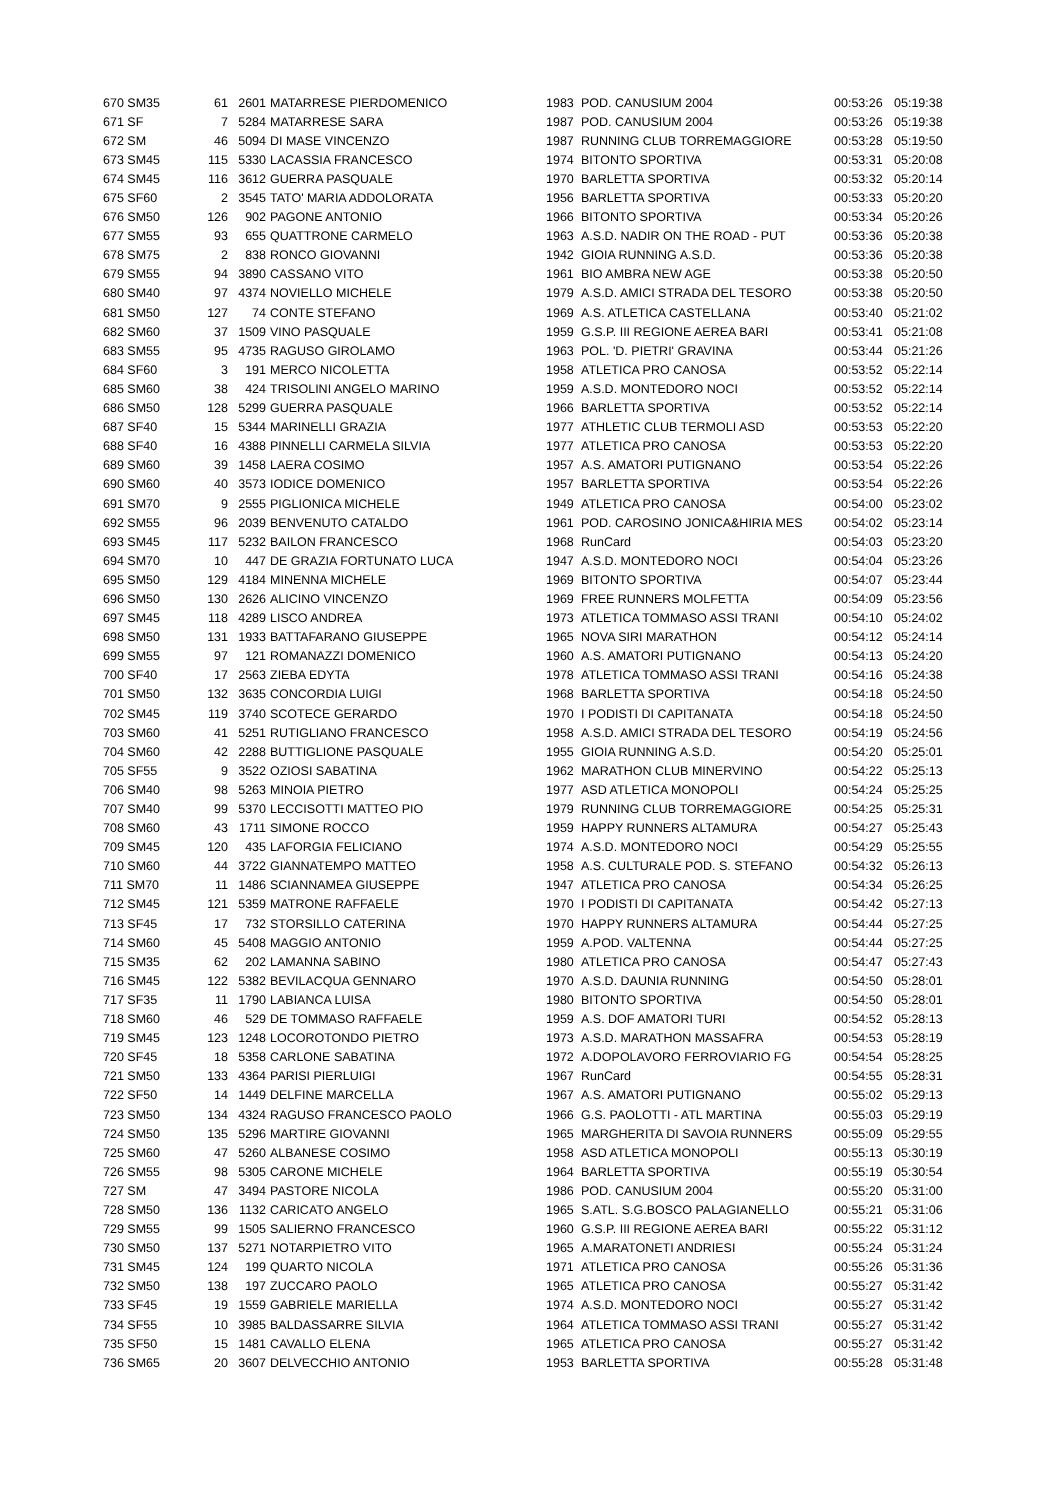| 670 SM35 | 61 | 2601 | MATARRESE PIERDOMENICO | 1983 | POD. CANUSIUM 2004 | 00:53:26 | 05:19:38 |
| 671 SF | 7 | 5284 | MATARRESE SARA | 1987 | POD. CANUSIUM 2004 | 00:53:26 | 05:19:38 |
| 672 SM | 46 | 5094 | DI MASE VINCENZO | 1987 | RUNNING CLUB TORREMAGGIORE | 00:53:28 | 05:19:50 |
| 673 SM45 | 115 | 5330 | LACASSIA FRANCESCO | 1974 | BITONTO SPORTIVA | 00:53:31 | 05:20:08 |
| 674 SM45 | 116 | 3612 | GUERRA PASQUALE | 1970 | BARLETTA SPORTIVA | 00:53:32 | 05:20:14 |
| 675 SF60 | 2 | 3545 | TATO' MARIA ADDOLORATA | 1956 | BARLETTA SPORTIVA | 00:53:33 | 05:20:20 |
| 676 SM50 | 126 | 902 | PAGONE ANTONIO | 1966 | BITONTO SPORTIVA | 00:53:34 | 05:20:26 |
| 677 SM55 | 93 | 655 | QUATTRONE CARMELO | 1963 | A.S.D. NADIR ON THE ROAD - PUT | 00:53:36 | 05:20:38 |
| 678 SM75 | 2 | 838 | RONCO GIOVANNI | 1942 | GIOIA RUNNING A.S.D. | 00:53:36 | 05:20:38 |
| 679 SM55 | 94 | 3890 | CASSANO VITO | 1961 | BIO AMBRA NEW AGE | 00:53:38 | 05:20:50 |
| 680 SM40 | 97 | 4374 | NOVIELLO MICHELE | 1979 | A.S.D. AMICI STRADA DEL TESORO | 00:53:38 | 05:20:50 |
| 681 SM50 | 127 | 74 | CONTE STEFANO | 1969 | A.S. ATLETICA CASTELLANA | 00:53:40 | 05:21:02 |
| 682 SM60 | 37 | 1509 | VINO PASQUALE | 1959 | G.S.P. III REGIONE AEREA BARI | 00:53:41 | 05:21:08 |
| 683 SM55 | 95 | 4735 | RAGUSO GIROLAMO | 1963 | POL. 'D. PIETRI' GRAVINA | 00:53:44 | 05:21:26 |
| 684 SF60 | 3 | 191 | MERCO NICOLETTA | 1958 | ATLETICA PRO CANOSA | 00:53:52 | 05:22:14 |
| 685 SM60 | 38 | 424 | TRISOLINI ANGELO MARINO | 1959 | A.S.D. MONTEDORO NOCI | 00:53:52 | 05:22:14 |
| 686 SM50 | 128 | 5299 | GUERRA PASQUALE | 1966 | BARLETTA SPORTIVA | 00:53:52 | 05:22:14 |
| 687 SF40 | 15 | 5344 | MARINELLI GRAZIA | 1977 | ATHLETIC CLUB TERMOLI ASD | 00:53:53 | 05:22:20 |
| 688 SF40 | 16 | 4388 | PINNELLI CARMELA SILVIA | 1977 | ATLETICA PRO CANOSA | 00:53:53 | 05:22:20 |
| 689 SM60 | 39 | 1458 | LAERA COSIMO | 1957 | A.S. AMATORI PUTIGNANO | 00:53:54 | 05:22:26 |
| 690 SM60 | 40 | 3573 | IODICE DOMENICO | 1957 | BARLETTA SPORTIVA | 00:53:54 | 05:22:26 |
| 691 SM70 | 9 | 2555 | PIGLIONICA MICHELE | 1949 | ATLETICA PRO CANOSA | 00:54:00 | 05:23:02 |
| 692 SM55 | 96 | 2039 | BENVENUTO CATALDO | 1961 | POD. CAROSINO JONICA&HIRIA MES | 00:54:02 | 05:23:14 |
| 693 SM45 | 117 | 5232 | BAILON FRANCESCO | 1968 | RunCard | 00:54:03 | 05:23:20 |
| 694 SM70 | 10 | 447 | DE GRAZIA FORTUNATO LUCA | 1947 | A.S.D. MONTEDORO NOCI | 00:54:04 | 05:23:26 |
| 695 SM50 | 129 | 4184 | MINENNA MICHELE | 1969 | BITONTO SPORTIVA | 00:54:07 | 05:23:44 |
| 696 SM50 | 130 | 2626 | ALICINO VINCENZO | 1969 | FREE RUNNERS MOLFETTA | 00:54:09 | 05:23:56 |
| 697 SM45 | 118 | 4289 | LISCO ANDREA | 1973 | ATLETICA TOMMASO ASSI TRANI | 00:54:10 | 05:24:02 |
| 698 SM50 | 131 | 1933 | BATTAFARANO GIUSEPPE | 1965 | NOVA SIRI MARATHON | 00:54:12 | 05:24:14 |
| 699 SM55 | 97 | 121 | ROMANAZZI DOMENICO | 1960 | A.S. AMATORI PUTIGNANO | 00:54:13 | 05:24:20 |
| 700 SF40 | 17 | 2563 | ZIEBA EDYTA | 1978 | ATLETICA TOMMASO ASSI TRANI | 00:54:16 | 05:24:38 |
| 701 SM50 | 132 | 3635 | CONCORDIA LUIGI | 1968 | BARLETTA SPORTIVA | 00:54:18 | 05:24:50 |
| 702 SM45 | 119 | 3740 | SCOTECE GERARDO | 1970 | I PODISTI DI CAPITANATA | 00:54:18 | 05:24:50 |
| 703 SM60 | 41 | 5251 | RUTIGLIANO FRANCESCO | 1958 | A.S.D. AMICI STRADA DEL TESORO | 00:54:19 | 05:24:56 |
| 704 SM60 | 42 | 2288 | BUTTIGLIONE PASQUALE | 1955 | GIOIA RUNNING A.S.D. | 00:54:20 | 05:25:01 |
| 705 SF55 | 9 | 3522 | OZIOSI SABATINA | 1962 | MARATHON CLUB MINERVINO | 00:54:22 | 05:25:13 |
| 706 SM40 | 98 | 5263 | MINOIA PIETRO | 1977 | ASD ATLETICA MONOPOLI | 00:54:24 | 05:25:25 |
| 707 SM40 | 99 | 5370 | LECCISOTTI MATTEO PIO | 1979 | RUNNING CLUB TORREMAGGIORE | 00:54:25 | 05:25:31 |
| 708 SM60 | 43 | 1711 | SIMONE ROCCO | 1959 | HAPPY RUNNERS ALTAMURA | 00:54:27 | 05:25:43 |
| 709 SM45 | 120 | 435 | LAFORGIA FELICIANO | 1974 | A.S.D. MONTEDORO NOCI | 00:54:29 | 05:25:55 |
| 710 SM60 | 44 | 3722 | GIANNATEMPO MATTEO | 1958 | A.S. CULTURALE POD. S. STEFANO | 00:54:32 | 05:26:13 |
| 711 SM70 | 11 | 1486 | SCIANNAMEA GIUSEPPE | 1947 | ATLETICA PRO CANOSA | 00:54:34 | 05:26:25 |
| 712 SM45 | 121 | 5359 | MATRONE RAFFAELE | 1970 | I PODISTI DI CAPITANATA | 00:54:42 | 05:27:13 |
| 713 SF45 | 17 | 732 | STORSILLO CATERINA | 1970 | HAPPY RUNNERS ALTAMURA | 00:54:44 | 05:27:25 |
| 714 SM60 | 45 | 5408 | MAGGIO ANTONIO | 1959 | A.POD. VALTENNA | 00:54:44 | 05:27:25 |
| 715 SM35 | 62 | 202 | LAMANNA SABINO | 1980 | ATLETICA PRO CANOSA | 00:54:47 | 05:27:43 |
| 716 SM45 | 122 | 5382 | BEVILACQUA GENNARO | 1970 | A.S.D. DAUNIA RUNNING | 00:54:50 | 05:28:01 |
| 717 SF35 | 11 | 1790 | LABIANCA LUISA | 1980 | BITONTO SPORTIVA | 00:54:50 | 05:28:01 |
| 718 SM60 | 46 | 529 | DE TOMMASO RAFFAELE | 1959 | A.S. DOF AMATORI TURI | 00:54:52 | 05:28:13 |
| 719 SM45 | 123 | 1248 | LOCOROTONDO PIETRO | 1973 | A.S.D. MARATHON MASSAFRA | 00:54:53 | 05:28:19 |
| 720 SF45 | 18 | 5358 | CARLONE SABATINA | 1972 | A.DOPOLAVORO FERROVIARIO FG | 00:54:54 | 05:28:25 |
| 721 SM50 | 133 | 4364 | PARISI PIERLUIGI | 1967 | RunCard | 00:54:55 | 05:28:31 |
| 722 SF50 | 14 | 1449 | DELFINE MARCELLA | 1967 | A.S. AMATORI PUTIGNANO | 00:55:02 | 05:29:13 |
| 723 SM50 | 134 | 4324 | RAGUSO FRANCESCO PAOLO | 1966 | G.S. PAOLOTTI - ATL MARTINA | 00:55:03 | 05:29:19 |
| 724 SM50 | 135 | 5296 | MARTIRE GIOVANNI | 1965 | MARGHERITA DI SAVOIA RUNNERS | 00:55:09 | 05:29:55 |
| 725 SM60 | 47 | 5260 | ALBANESE COSIMO | 1958 | ASD ATLETICA MONOPOLI | 00:55:13 | 05:30:19 |
| 726 SM55 | 98 | 5305 | CARONE MICHELE | 1964 | BARLETTA SPORTIVA | 00:55:19 | 05:30:54 |
| 727 SM | 47 | 3494 | PASTORE NICOLA | 1986 | POD. CANUSIUM 2004 | 00:55:20 | 05:31:00 |
| 728 SM50 | 136 | 1132 | CARICATO ANGELO | 1965 | S.ATL. S.G.BOSCO PALAGIANELLO | 00:55:21 | 05:31:06 |
| 729 SM55 | 99 | 1505 | SALIERNO FRANCESCO | 1960 | G.S.P. III REGIONE AEREA BARI | 00:55:22 | 05:31:12 |
| 730 SM50 | 137 | 5271 | NOTARPIETRO VITO | 1965 | A.MARATONETI ANDRIESI | 00:55:24 | 05:31:24 |
| 731 SM45 | 124 | 199 | QUARTO NICOLA | 1971 | ATLETICA PRO CANOSA | 00:55:26 | 05:31:36 |
| 732 SM50 | 138 | 197 | ZUCCARO PAOLO | 1965 | ATLETICA PRO CANOSA | 00:55:27 | 05:31:42 |
| 733 SF45 | 19 | 1559 | GABRIELE MARIELLA | 1974 | A.S.D. MONTEDORO NOCI | 00:55:27 | 05:31:42 |
| 734 SF55 | 10 | 3985 | BALDASSARRE SILVIA | 1964 | ATLETICA TOMMASO ASSI TRANI | 00:55:27 | 05:31:42 |
| 735 SF50 | 15 | 1481 | CAVALLO ELENA | 1965 | ATLETICA PRO CANOSA | 00:55:27 | 05:31:42 |
| 736 SM65 | 20 | 3607 | DELVECCHIO ANTONIO | 1953 | BARLETTA SPORTIVA | 00:55:28 | 05:31:48 |